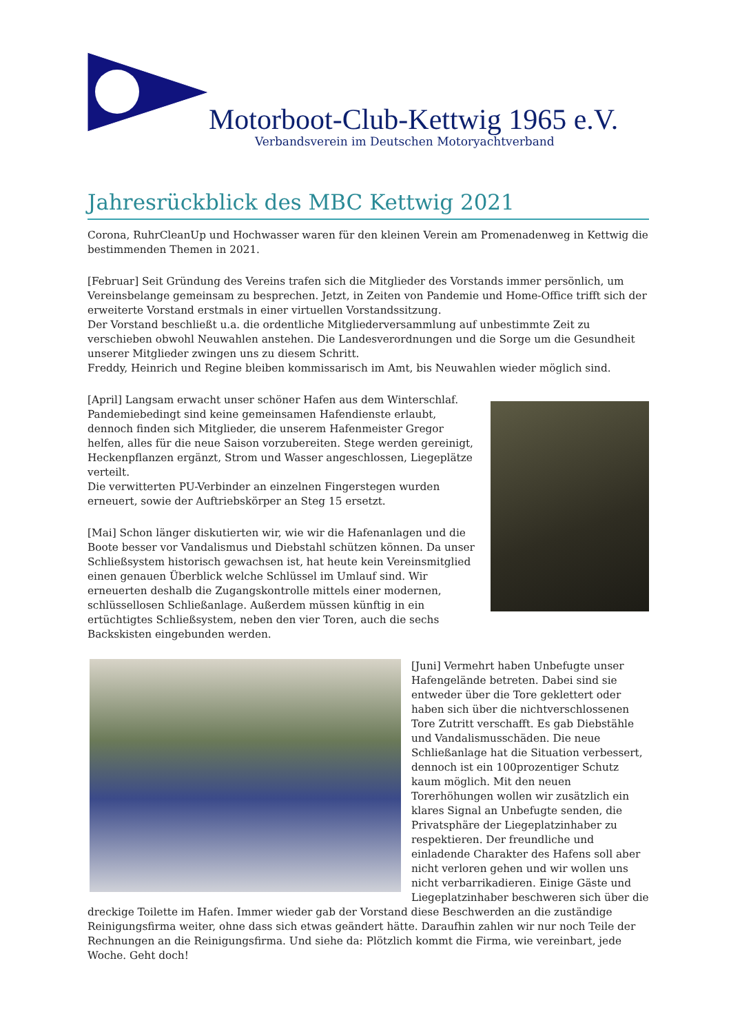Motorboot-Club-Kettwig 1965 e.V.
Verbandsverein im Deutschen Motoryachtverband
Jahresrückblick des MBC Kettwig 2021
Corona, RuhrCleanUp und Hochwasser waren für den kleinen Verein am Promenadenweg in Kettwig die bestimmenden Themen in 2021.
[Februar] Seit Gründung des Vereins trafen sich die Mitglieder des Vorstands immer persönlich, um Vereinsbelange gemeinsam zu besprechen. Jetzt, in Zeiten von Pandemie und Home-Office trifft sich der erweiterte Vorstand erstmals in einer virtuellen Vorstandssitzung.
Der Vorstand beschließt u.a. die ordentliche Mitgliederversammlung auf unbestimmte Zeit zu verschieben obwohl Neuwahlen anstehen. Die Landesverordnungen und die Sorge um die Gesundheit unserer Mitglieder zwingen uns zu diesem Schritt.
Freddy, Heinrich und Regine bleiben kommissarisch im Amt, bis Neuwahlen wieder möglich sind.
[April] Langsam erwacht unser schöner Hafen aus dem Winterschlaf. Pandemiebedingt sind keine gemeinsamen Hafendienste erlaubt, dennoch finden sich Mitglieder, die unserem Hafenmeister Gregor helfen, alles für die neue Saison vorzubereiten. Stege werden gereinigt, Heckenpflanzen ergänzt, Strom und Wasser angeschlossen, Liegeplätze verteilt.
Die verwitterten PU-Verbinder an einzelnen Fingerstegen wurden erneuert, sowie der Auftriebskörper an Steg 15 ersetzt.
[Mai] Schon länger diskutierten wir, wie wir die Hafenanlagen und die Boote besser vor Vandalismus und Diebstahl schützen können. Da unser Schließsystem historisch gewachsen ist, hat heute kein Vereinsmitglied einen genauen Überblick welche Schlüssel im Umlauf sind. Wir erneuerten deshalb die Zugangskontrolle mittels einer modernen, schlüssellosen Schließanlage. Außerdem müssen künftig in ein ertüchtigtes Schließsystem, neben den vier Toren, auch die sechs Backskisten eingebunden werden.
[Juni] Vermehrt haben Unbefugte unser Hafengelände betreten. Dabei sind sie entweder über die Tore geklettert oder haben sich über die nichtverschlossenen Tore Zutritt verschafft. Es gab Diebstähle und Vandalismusschäden. Die neue Schließanlage hat die Situation verbessert, dennoch ist ein 100prozentiger Schutz kaum möglich. Mit den neuen Torerhöhungen wollen wir zusätzlich ein klares Signal an Unbefugte senden, die Privatsphäre der Liegeplatzinhaber zu respektieren. Der freundliche und einladende Charakter des Hafens soll aber nicht verloren gehen und wir wollen uns nicht verbarrikadieren. Einige Gäste und Liegeplatzinhaber beschweren sich über die dreckige Toilette im Hafen. Immer wieder gab der Vorstand diese Beschwerden an die zuständige Reinigungsfirma weiter, ohne dass sich etwas geändert hätte. Daraufhin zahlen wir nur noch Teile der Rechnungen an die Reinigungsfirma. Und siehe da: Plötzlich kommt die Firma, wie vereinbart, jede Woche. Geht doch!